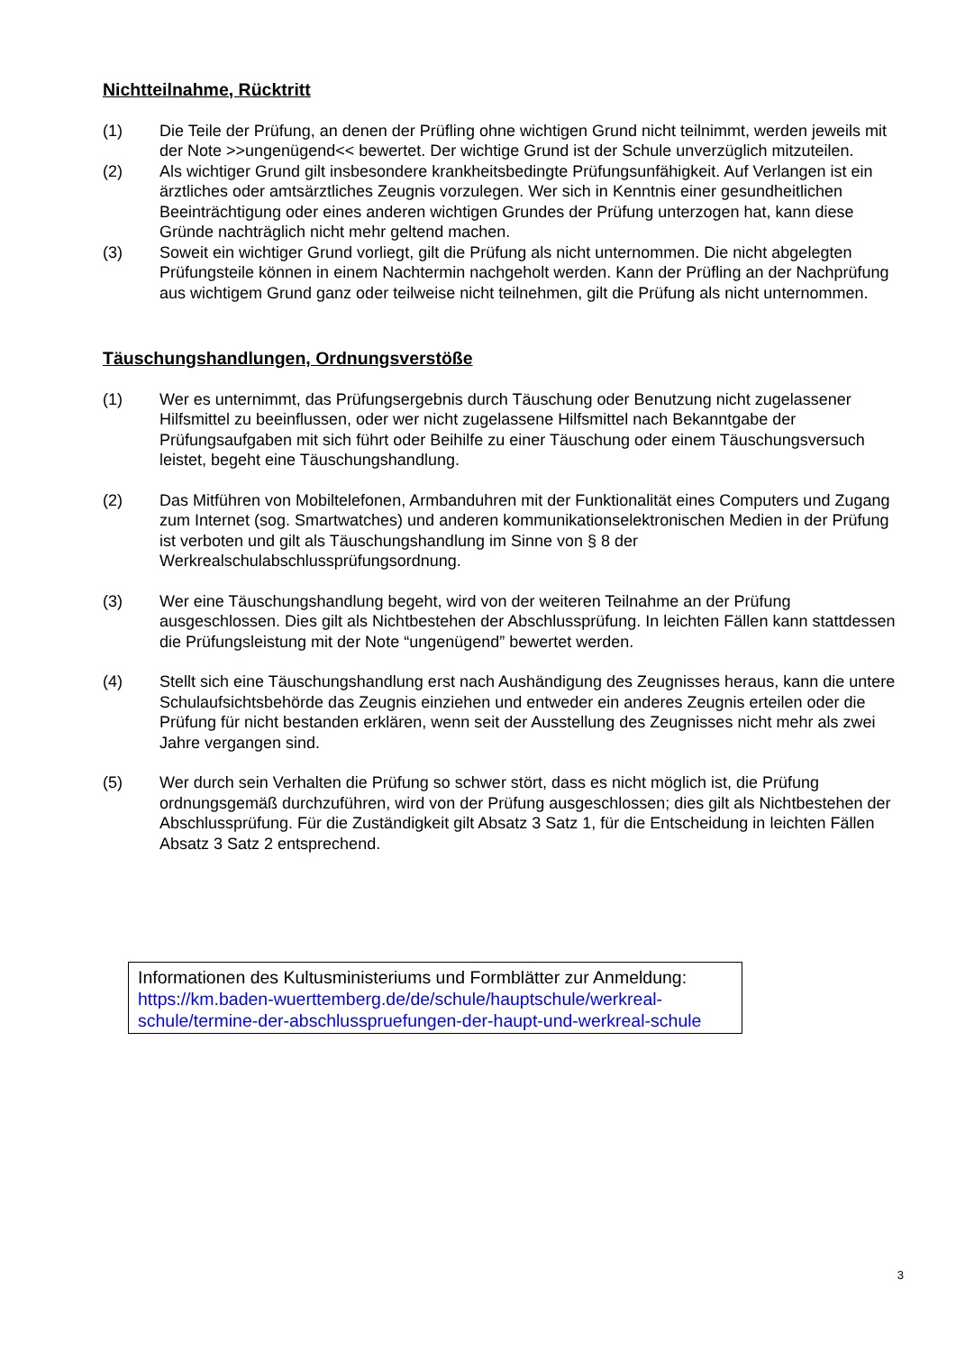Nichtteilnahme, Rücktritt
(1) Die Teile der Prüfung, an denen der Prüfling ohne wichtigen Grund nicht teilnimmt, werden jeweils mit der Note >>ungenügend<< bewertet. Der wichtige Grund ist der Schule unverzüglich mitzuteilen.
(2) Als wichtiger Grund gilt insbesondere krankheitsbedingte Prüfungsunfähigkeit. Auf Verlangen ist ein ärztliches oder amtsärztliches Zeugnis vorzulegen. Wer sich in Kenntnis einer gesundheitlichen Beeinträchtigung oder eines anderen wichtigen Grundes der Prüfung unterzogen hat, kann diese Gründe nachträglich nicht mehr geltend machen.
(3) Soweit ein wichtiger Grund vorliegt, gilt die Prüfung als nicht unternommen. Die nicht abgelegten Prüfungsteile können in einem Nachtermin nachgeholt werden. Kann der Prüfling an der Nachprüfung aus wichtigem Grund ganz oder teilweise nicht teilnehmen, gilt die Prüfung als nicht unternommen.
Täuschungshandlungen, Ordnungsverstöße
(1) Wer es unternimmt, das Prüfungsergebnis durch Täuschung oder Benutzung nicht zugelassener Hilfsmittel zu beeinflussen, oder wer nicht zugelassene Hilfsmittel nach Bekanntgabe der Prüfungsaufgaben mit sich führt oder Beihilfe zu einer Täuschung oder einem Täuschungsversuch leistet, begeht eine Täuschungshandlung.
(2) Das Mitführen von Mobiltelefonen, Armbanduhren mit der Funktionalität eines Computers und Zugang zum Internet (sog. Smartwatches) und anderen kommunikationselektronischen Medien in der Prüfung ist verboten und gilt als Täuschungshandlung im Sinne von § 8 der Werkrealschulabschlussprüfungsordnung.
(3) Wer eine Täuschungshandlung begeht, wird von der weiteren Teilnahme an der Prüfung ausgeschlossen. Dies gilt als Nichtbestehen der Abschlussprüfung. In leichten Fällen kann stattdessen die Prüfungsleistung mit der Note “ungenügend” bewertet werden.
(4) Stellt sich eine Täuschungshandlung erst nach Aushändigung des Zeugnisses heraus, kann die untere Schulaufsichtsbehörde das Zeugnis einziehen und entweder ein anderes Zeugnis erteilen oder die Prüfung für nicht bestanden erklären, wenn seit der Ausstellung des Zeugnisses nicht mehr als zwei Jahre vergangen sind.
(5) Wer durch sein Verhalten die Prüfung so schwer stört, dass es nicht möglich ist, die Prüfung ordnungsgemäß durchzuführen, wird von der Prüfung ausgeschlossen; dies gilt als Nichtbestehen der Abschlussprüfung. Für die Zuständigkeit gilt Absatz 3 Satz 1, für die Entscheidung in leichten Fällen Absatz 3 Satz 2 entsprechend.
Informationen des Kultusministeriums und Formblätter zur Anmeldung:
https://km.baden-wuerttemberg.de/de/schule/hauptschule/werkreal-schule/termine-der-abschlusspruefungen-der-haupt-und-werkreal-schule
3